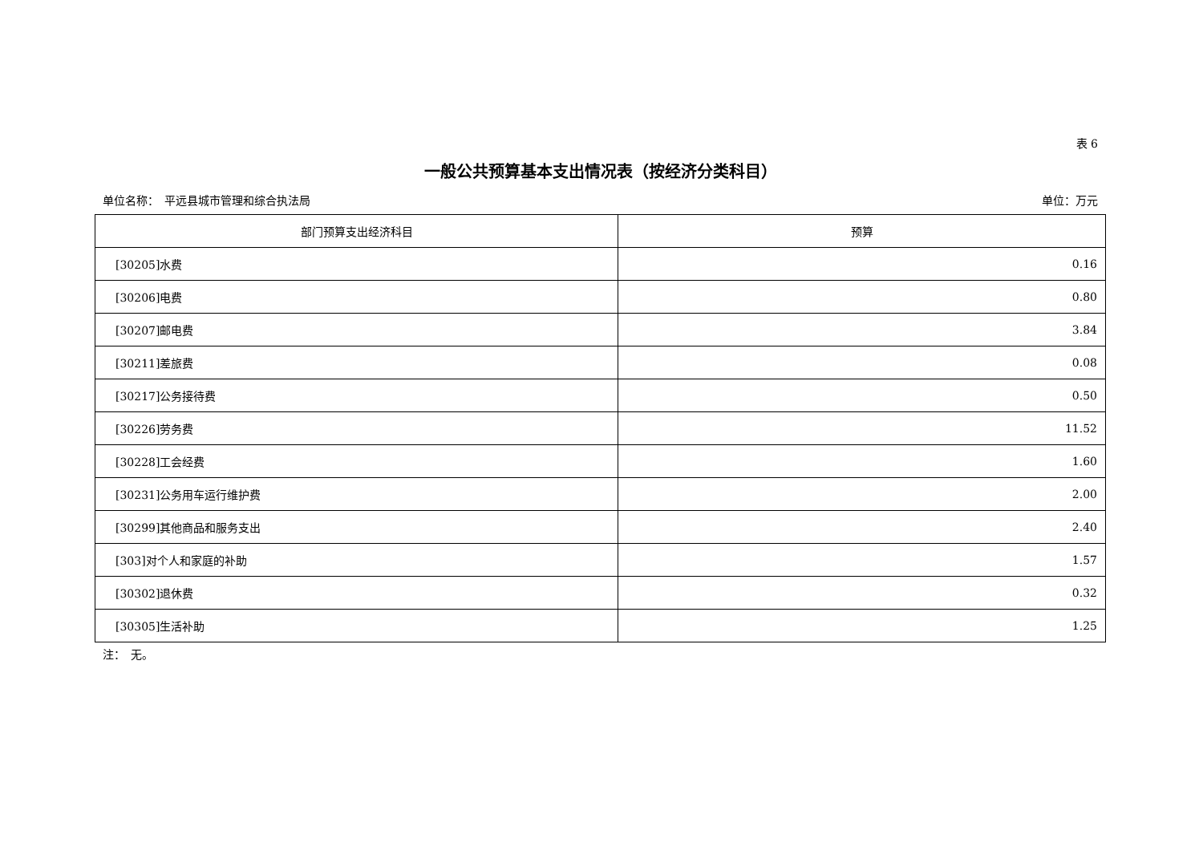表 6
一般公共预算基本支出情况表（按经济分类科目）
单位名称：　平远县城市管理和综合执法局 单位：万元
| 部门预算支出经济科目 | 预算 |
| --- | --- |
| [30205]水费 | 0.16 |
| [30206]电费 | 0.80 |
| [30207]邮电费 | 3.84 |
| [30211]差旅费 | 0.08 |
| [30217]公务接待费 | 0.50 |
| [30226]劳务费 | 11.52 |
| [30228]工会经费 | 1.60 |
| [30231]公务用车运行维护费 | 2.00 |
| [30299]其他商品和服务支出 | 2.40 |
| [303]对个人和家庭的补助 | 1.57 |
| [30302]退休费 | 0.32 |
| [30305]生活补助 | 1.25 |
注：　无。